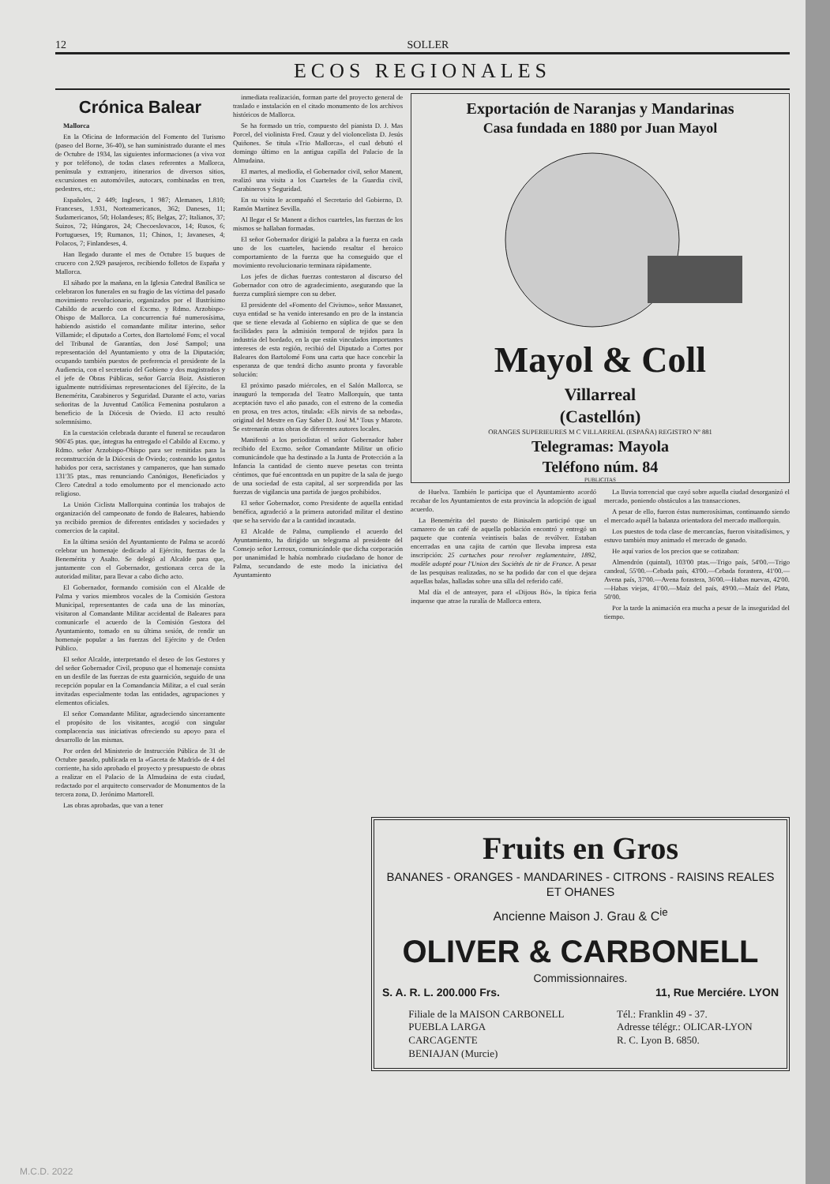12 SOLLER
ECOS REGIONALES
Crónica Balear
Mallorca
En la Oficina de Información del Fomento del Turismo (paseo del Borne, 36-40), se han suministrado durante el mes de Octubre de 1934, las siguientes informaciones (a viva voz y por teléfono), de todas clases referentes a Mallorca, península y extranjero, itinerarios de diversos sitios, excursiones en automóviles, autocars, combinadas en tren, pedestres, etc.:
Españoles, 2 449; Ingleses, 1 987; Alemanes, 1.810; Franceses, 1.931, Norteamericanos, 362; Daneses, 11; Sudamericanos, 50; Holandeses; 85; Belgas, 27; Italianos, 37; Suizos, 72; Húngaros, 24; Checoeslovacos, 14; Rusos, 6; Portugueses, 19; Rumanos, 11; Chinos, 1; Javaneses, 4; Polacos, 7; Finlandeses, 4.
Han llegado durante el mes de Octubre 15 buques de crucero con 2.929 pasajeros, recibiendo folletos de España y Mallorca.
El sábado por la mañana, en la Iglesia Catedral Basílica se celebraron los funerales en su fragio de las víctima del pasado movimiento revolucionario, organizados por el Ilustrísimo Cabildo de acuerdo con el Excmo. y Rdmo. Arzobispo-Obispo de Mallorca. La concurrencia fué numerosísima, habiendo asistido el comandante militar interino, señor Villamide; el diputado a Cortes, don Bartolomé Fons; el vocal del Tribunal de Garantías, don José Sampol; una representación del Ayuntamiento y otra de la Diputación; ocupando también puestos de preferencia el presidente de la Audiencia, con el secretario del Gobieno y dos magistrados y el jefe de Obras Públicas, señor García Boiz. Asistieron igualmente nutridísimas representaciones del Ejército, de la Benemérita, Carabineros y Seguridad. Durante el acto, varias señoritas de la Juventud Católica Femenina postularon a beneficio de la Diócesis de Oviedo. El acto resultó solemnísimo.
En la cuestación celebrada durante el funeral se recaudaron 906'45 ptas. que, íntegras ha entregado el Cabildo al Excmo. y Rdmo. señor Arzobispo-Obispo para ser remitidas para la reconstrucción de la Diócesis de Oviedo; costeando los gastos habidos por cera, sacristanes y campaneros, que han sumado 131'35 ptas., mas renunciando Canónigos, Beneficiados y Clero Catedral a todo emolumento por el mencionado acto religioso.
La Unión Ciclista Mallorquina continúa los trabajos de organización del campeonato de fondo de Baleares, habiendo ya recibido premios de diferentes entidades y sociedades y comercios de la capital.
En la última sesión del Ayuntamiento de Palma se acordó celebrar un homenaje dedicado al Ejército, fuerzas de la Benemérita y Asalto. Se delegó al Alcalde para que, juntamente con el Gobernador, gestionara cerca de la autoridad militar, para llevar a cabo dicho acto.
El Gobernador, formando comisión con el Alcalde de Palma y varios miembros vocales de la Comisión Gestora Municipal, representantes de cada una de las minorías, visitaron al Comandante Militar accidental de Baleares para comunicarle el acuerdo de la Comisión Gestora del Ayuntamiento, tomado en su última sesión, de rendir un homenaje popular a las fuerzas del Ejército y de Orden Público.
El señor Alcalde, interpretando el deseo de los Gestores y del señor Gobernador Civil, propuso que el homenaje consista en un desfile de las fuerzas de esta guarnición, seguido de una recepción popular en la Comandancia Militar, a el cual serán invitadas especialmente todas las entidades, agrupaciones y elementos oficiales.
El señor Comandante Militar, agradeciendo sinceramente el propósito de los visitantes, acogió con singular complacencia sus iniciativas ofreciendo su apoyo para el desarrollo de las mismas.
Por orden del Ministerio de Instrucción Pública de 31 de Octubre pasado, publicada en la «Gaceta de Madrid» de 4 del corriente, ha sido aprobado el proyecto y presupuesto de obras a realizar en el Palacio de la Almudaina de esta ciudad, redactado por el arquitecto conservador de Monumentos de la tercera zona, D. Jerónimo Martorell.
Las obras aprobadas, que van a tener
inmediata realización, forman parte del proyecto general de traslado e instalación en el citado monumento de los archivos históricos de Mallorca.
Se ha formado un trío, compuesto del pianista D. J. Mas Porcel, del violinista Fred. Crauz y del violoncelista D. Jesús Quiñones. Se titula «Trio Mallorca», el cual debutó el domingo último en la antigua capilla del Palacio de la Almudaina.
El martes, al mediodía, el Gobernador civil, señor Manent, realizó una visita a los Cuarteles de la Guardia civil, Carabineros y Seguridad.
En su visita le acompañó el Secretario del Gobierno, D. Ramón Martínez Sevilla.
Al llegar el Sr Manent a dichos cuarteles, las fuerzas de los mismos se hallaban formadas.
El señor Gobernador dirigió la palabra a la fuerza en cada uno de los cuarteles, haciendo resaltar el heroico comportamiento de la fuerza que ha conseguido que el movimiento revolucionario terminara rápidamente.
Los jefes de dichas fuerzas contestaron al discurso del Gobernador con otro de agradecimiento, asegurando que la fuerza cumplirá siempre con su deber.
El presidente del «Fomento del Civismo», señor Massanet, cuya entidad se ha venido interesando en pro de la instancia que se tiene elevada al Gobierno en súplica de que se den facilidades para la admisión temporal de tejidos para la industria del bordado, en la que están vinculados importantes intereses de esta región, recibió del Diputado a Cortes por Baleares don Bartolomé Fons una carta que hace concebir la esperanza de que tendrá dicho asunto pronta y favorable solución:
El próximo pasado miércoles, en el Salón Mallorca, se inauguró la temporada del Teatro Mallorquín, que tanta aceptación tuvo el año pasado, con el estreno de la comedia en prosa, en tres actos, titulada: «Els nirvis de sa neboda», original del Mestre en Gay Saber D. José M.ª Tous y Maroto. Se estrenarán otras obras de diferentes autores locales.
Manifestó a los periodistas el señor Gobernador haber recibido del Excmo. señor Comandante Militar un oficio comunicándole que ha destinado a la Junta de Protección a la Infancia la cantidad de ciento nueve pesetas con treinta céntimos, que fué encontrada en un pupitre de la sala de juego de una sociedad de esta capital, al ser sorprendida por las fuerzas de vigilancia una partida de juegos prohibidos.
El señor Gobernador, como Presidente de aquella entidad benéfica, agradeció a la primera autoridad militar el destino que se ha servido dar a la cantidad incautada.
El Alcalde de Palma, cumpliendo el acuerdo del Ayuntamiento, ha dirigido un telegrama al presidente del Consejo señor Lerroux, comunicándole que dicha corporación por unanimidad le había nombrado ciudadano de honor de Palma, secundando de este modo la iniciativa del Ayuntamiento
Exportación de Naranjas y Mandarinas
Casa fundada en 1880 por Juan Mayol
Mayol & Coll
Villarreal
(Castellón)
ORANGES SUPERIEURES M C VILLARREAL (ESPAÑA) REGISTRO Nº 881
Telegramas: Mayola
Teléfono núm. 84
PUBLICITAS
de Huelva. También le participa que el Ayuntamiento acordó recabar de los Ayuntamientos de esta provincia la adopción de igual acuerdo.
La Benemérita del puesto de Binisalem participó que un camarero de un café de aquella población encontró y entregó un paquete que contenía veintiseis balas de revólver. Estaban encerradas en una cajita de cartón que llevaba impresa esta inscripción: 25 cartuches pour revolver reglamentaire, 1892, modèle adopté pour l'Union des Sociétés de tir de France. A pesar de las pesquisas realizadas, no se ha podido dar con el que dejara aquellas balas, halladas sobre una silla del referido café.
Mal día el de anteayer, para el «Dijous Bó», la típica feria inquense que atrae la ruralía de Mallorca entera.
La lluvia torrencial que cayó sobre aquella ciudad desorganizó el mercado, poniendo obstáculos a las transacciones.
A pesar de ello, fueron éstas numerosísimas, continuando siendo el mercado aquél la balanza orientadora del mercado mallorquín.
Los puestos de toda clase de mercancías, fueron visitadísimos, y estuvo también muy animado el mercado de ganado.
He aquí varios de los precios que se cotizaban:
Almendrón (quintal), 103'00 ptas.—Trigo país, 54'00.—Trigo candeal, 55'00.—Cebada país, 43'00.—Cebada forastera, 41'00.—Avena país, 37'00.—Avena forastera, 36'00.—Habas nuevas, 42'00.—Habas viejas, 41'00.—Maíz del país, 49'00.—Maíz del Plata, 50'00.
Por la tarde la animación era mucha a pesar de la inseguridad del tiempo.
Fruits en Gros
BANANES - ORANGES - MANDARINES - CITRONS - RAISINS REALES ET OHANES
Ancienne Maison J. Grau & C<sup>ie</sup>
OLIVER & CARBONELL
Commissionnaires.
S. A. R. L. 200.000 Frs. 11, Rue Merciére. LYON
Filiale de la MAISON CARBONELL
PUEBLA LARGA
CARCAGENTE
BENIAJAN (Murcie)
Tél.: Franklin 49 - 37.
Adresse télégr.: OLICAR-LYON
R. C. Lyon B. 6850.
M.C.D. 2022